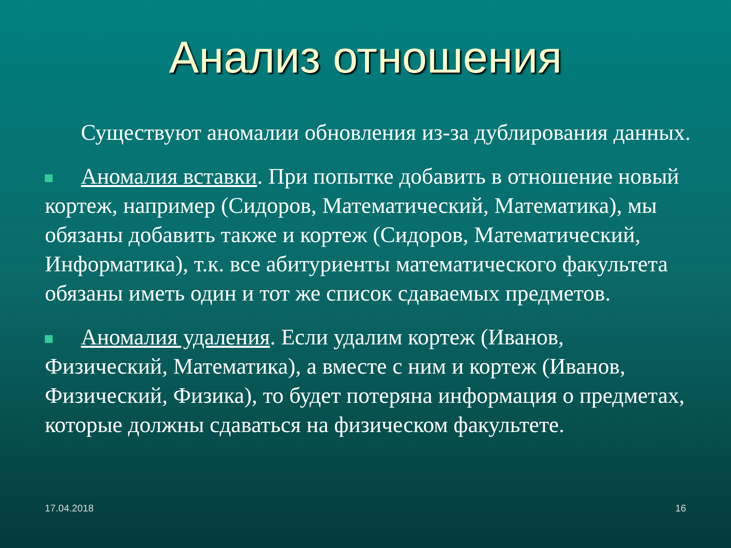Анализ отношения
Существуют аномалии обновления из-за дублирования данных.
Аномалия вставки. При попытке добавить в отношение новый кортеж, например (Сидоров, Математический, Математика), мы обязаны добавить также и кортеж (Сидоров, Математический, Информатика), т.к. все абитуриенты математического факультета обязаны иметь один и тот же список сдаваемых предметов.
Аномалия удаления. Если удалим кортеж (Иванов, Физический, Математика), а вместе с ним и кортеж (Иванов, Физический, Физика), то будет потеряна информация о предметах, которые должны сдаваться на физическом факультете.
17.04.2018 16